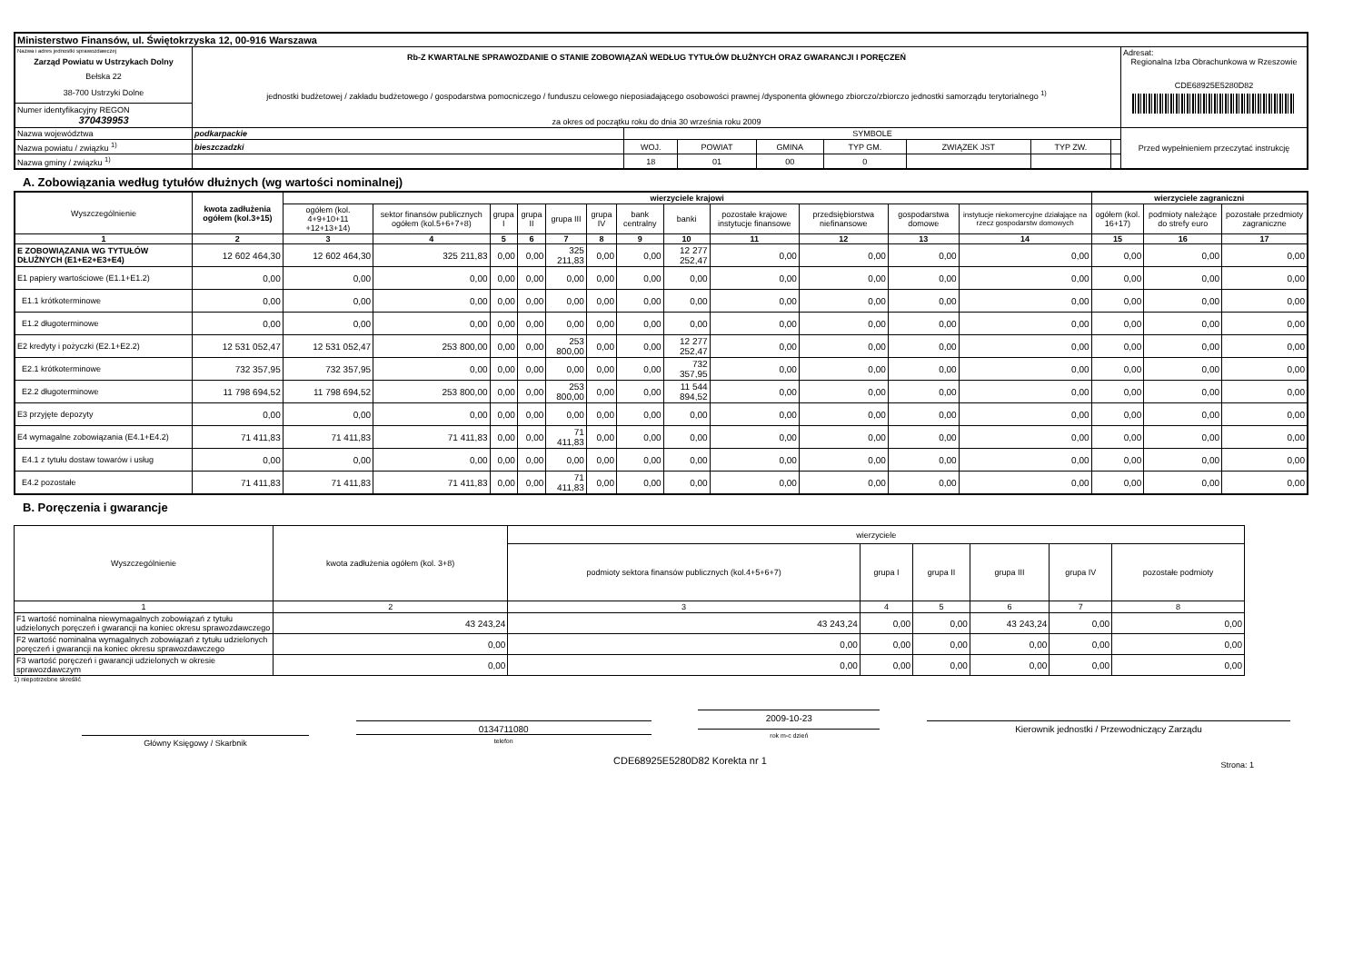| Ministerstwo Finansów, ul. Świętokrzyska 12, 00-916 Warszawa | | | | | | | | | |
| Nazwa i adres jednostki sprawozdawczej Zarząd Powiatu w Ustrzykach Dolny Bełska 22 38-700 Ustrzyki Dolne | Rb-Z KWARTALNE SPRAWOZDANIE O STANIE ZOBOWIĄZAŃ WEDŁUG TYTUŁÓW DŁUŻNYCH ORAZ GWARANCJI I PORĘCZEŃ jednostki budżetowej / zakładu budżetowego / gospodarstwa pomocniczego / funduszu celowego nieposiadającego osobowości prawnej /dysponenta głównego zbiorczo/zbiorczo jednostki samorządu terytorialnego <sup>1)</sup> za okres od początku roku do dnia 30 września roku 2009 | | | | | | | | Adresat: Regionalna Izba Obrachunkowa w Rzeszowie CDE68925E5280D82 |
| Numer identyfikacyjny REGON 370439953 | | | | | | | | | |
| Nazwa województwa | podkarpackie | SYMBOLE | | | | | | | Przed wypełnieniem przeczytać instrukcję |
| Nazwa powiatu / związku <sup>1)</sup> | bieszczadzki | WOJ. | POWIAT | GMINA | TYP GM. | ZWIĄZEK JST | TYP ZW. | | |
| Nazwa gminy / związku <sup>1)</sup> | | 18 | 01 | 00 | 0 | | | | |
A. Zobowiązania według tytułów dłużnych (wg wartości nominalnej)
| Wyszczególnienie | kwota zadłużenia ogółem (kol.3+15) | wierzyciele krajowi | | | | | | | | | | | | wierzyciele zagraniczni | | |
| --- | --- | --- | --- | --- | --- | --- | --- | --- | --- | --- | --- | --- | --- | --- | --- | --- |
| | | ogółem (kol. 4+9+10+11 +12+13+14) | sektor finansów publicznych ogółem (kol.5+6+7+8) | grupa I | grupa II | grupa III | grupa IV | bank centralny | banki | pozostałe krajowe instytucje finansowe | przedsiębiorstwa niefinansowe | gospodarstwa domowe | instytucje niekomercyjne działające na rzecz gospodarstw domowych | ogółem (kol. 16+17) | podmioty należące do strefy euro | pozostałe przedmioty zagraniczne |
| 1 | 2 | 3 | 4 | 5 | 6 | 7 | 8 | 9 | 10 | 11 | 12 | 13 | 14 | 15 | 16 | 17 |
| E ZOBOWIĄZANIA WG TYTUŁÓW DŁUŻNYCH (E1+E2+E3+E4) | 12 602 464,30 | 12 602 464,30 | 325 211,83 | 0,00 | 0,00 | 325 211,83 | 0,00 | 0,00 | 12 277 252,47 | 0,00 | 0,00 | 0,00 | 0,00 | 0,00 | 0,00 | 0,00 |
| E1 papiery wartościowe (E1.1+E1.2) | 0,00 | 0,00 | 0,00 | 0,00 | 0,00 | 0,00 | 0,00 | 0,00 | 0,00 | 0,00 | 0,00 | 0,00 | 0,00 | 0,00 | 0,00 | 0,00 |
| E1.1 krótkoterminowe | 0,00 | 0,00 | 0,00 | 0,00 | 0,00 | 0,00 | 0,00 | 0,00 | 0,00 | 0,00 | 0,00 | 0,00 | 0,00 | 0,00 | 0,00 | 0,00 |
| E1.2 długoterminowe | 0,00 | 0,00 | 0,00 | 0,00 | 0,00 | 0,00 | 0,00 | 0,00 | 0,00 | 0,00 | 0,00 | 0,00 | 0,00 | 0,00 | 0,00 | 0,00 |
| E2 kredyty i pożyczki (E2.1+E2.2) | 12 531 052,47 | 12 531 052,47 | 253 800,00 | 0,00 | 0,00 | 253 800,00 | 0,00 | 0,00 | 12 277 252,47 | 0,00 | 0,00 | 0,00 | 0,00 | 0,00 | 0,00 | 0,00 |
| E2.1 krótkoterminowe | 732 357,95 | 732 357,95 | 0,00 | 0,00 | 0,00 | 0,00 | 0,00 | 0,00 | 732 357,95 | 0,00 | 0,00 | 0,00 | 0,00 | 0,00 | 0,00 | 0,00 |
| E2.2 długoterminowe | 11 798 694,52 | 11 798 694,52 | 253 800,00 | 0,00 | 0,00 | 253 800,00 | 0,00 | 0,00 | 11 544 894,52 | 0,00 | 0,00 | 0,00 | 0,00 | 0,00 | 0,00 | 0,00 |
| E3 przyjęte depozyty | 0,00 | 0,00 | 0,00 | 0,00 | 0,00 | 0,00 | 0,00 | 0,00 | 0,00 | 0,00 | 0,00 | 0,00 | 0,00 | 0,00 | 0,00 | 0,00 |
| E4 wymagalne zobowiązania (E4.1+E4.2) | 71 411,83 | 71 411,83 | 71 411,83 | 0,00 | 0,00 | 71 411,83 | 0,00 | 0,00 | 0,00 | 0,00 | 0,00 | 0,00 | 0,00 | 0,00 | 0,00 | 0,00 |
| E4.1 z tytułu dostaw towarów i usług | 0,00 | 0,00 | 0,00 | 0,00 | 0,00 | 0,00 | 0,00 | 0,00 | 0,00 | 0,00 | 0,00 | 0,00 | 0,00 | 0,00 | 0,00 | 0,00 |
| E4.2 pozostałe | 71 411,83 | 71 411,83 | 71 411,83 | 0,00 | 0,00 | 71 411,83 | 0,00 | 0,00 | 0,00 | 0,00 | 0,00 | 0,00 | 0,00 | 0,00 | 0,00 | 0,00 |
B. Poręczenia i gwarancje
| Wyszczególnienie | kwota zadłużenia ogółem (kol. 3+8) | wierzyciele | | | | | |
| --- | --- | --- | --- | --- | --- | --- | --- |
| | | podmioty sektora finansów publicznych (kol.4+5+6+7) | grupa I | grupa II | grupa III | grupa IV | pozostałe podmioty |
| 1 | 2 | 3 | 4 | 5 | 6 | 7 | 8 |
| F1 wartość nominalna niewymagalnych zobowiązań z tytułu udzielonych poręczeń i gwarancji na koniec okresu sprawozdawczego | 43 243,24 | 43 243,24 | 0,00 | 0,00 | 43 243,24 | 0,00 | 0,00 |
| F2 wartość nominalna wymagalnych zobowiązań z tytułu udzielonych poręczeń i gwarancji na koniec okresu sprawozdawczego | 0,00 | 0,00 | 0,00 | 0,00 | 0,00 | 0,00 | 0,00 |
| F3 wartość poręczeń i gwarancji udzielonych w okresie sprawozdawczym | 0,00 | 0,00 | 0,00 | 0,00 | 0,00 | 0,00 | 0,00 |
1) niepotrzebne skreślić
Główny Księgowy / Skarbnik
0134711080
telefon
2009-10-23
rok m-c dzień
Kierownik jednostki / Przewodniczący Zarządu
CDE68925E5280D82 Korekta nr 1 Strona: 1